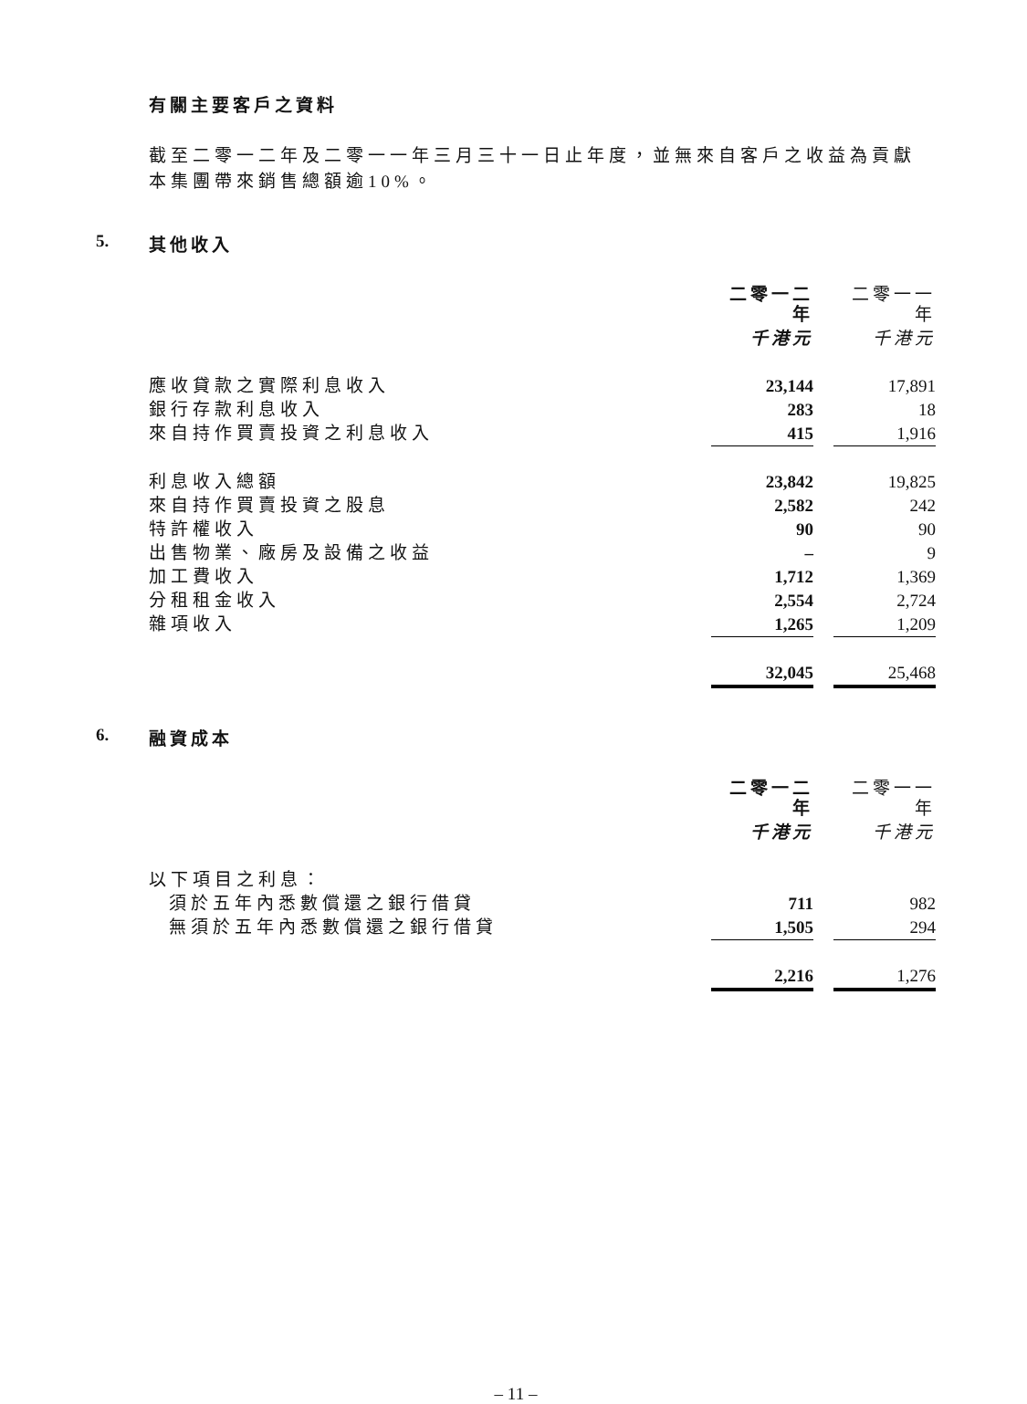有關主要客戶之資料
截至二零一二年及二零一一年三月三十一日止年度，並無來自客戶之收益為貢獻本集團帶來銷售總額逾10%。
5. 其他收入
| | 二零一二年 | | 二零一一年 |
| | 千港元 | | 千港元 |
| 應收貸款之實際利息收入 | 23,144 | | 17,891 |
| 銀行存款利息收入 | 283 | | 18 |
| 來自持作買賣投資之利息收入 | 415 | | 1,916 |
| 利息收入總額 | 23,842 | | 19,825 |
| 來自持作買賣投資之股息 | 2,582 | | 242 |
| 特許權收入 | 90 | | 90 |
| 出售物業、廠房及設備之收益 | – | | 9 |
| 加工費收入 | 1,712 | | 1,369 |
| 分租租金收入 | 2,554 | | 2,724 |
| 雜項收入 | 1,265 | | 1,209 |
| | 32,045 | | 25,468 |
6. 融資成本
| | 二零一二年 | | 二零一一年 |
| | 千港元 | | 千港元 |
| 以下項目之利息： | | | |
| 須於五年內悉數償還之銀行借貸 | 711 | | 982 |
| 無須於五年內悉數償還之銀行借貸 | 1,505 | | 294 |
| | 2,216 | | 1,276 |
– 11 –